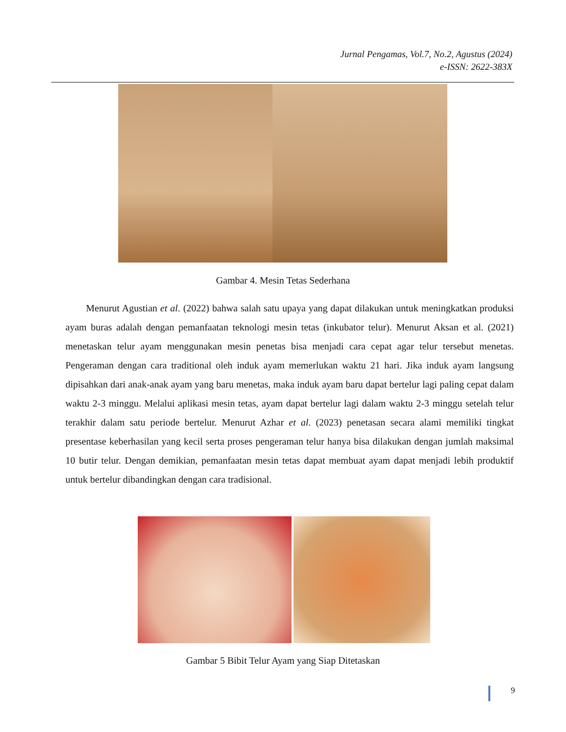Jurnal Pengamas, Vol.7, No.2, Agustus (2024)
e-ISSN: 2622-383X
Gambar 4. Mesin Tetas Sederhana
Menurut Agustian et al. (2022) bahwa salah satu upaya yang dapat dilakukan untuk meningkatkan produksi ayam buras adalah dengan pemanfaatan teknologi mesin tetas (inkubator telur). Menurut Aksan et al. (2021) menetaskan telur ayam menggunakan mesin penetas bisa menjadi cara cepat agar telur tersebut menetas. Pengeraman dengan cara traditional oleh induk ayam memerlukan waktu 21 hari. Jika induk ayam langsung dipisahkan dari anak-anak ayam yang baru menetas, maka induk ayam baru dapat bertelur lagi paling cepat dalam waktu 2-3 minggu. Melalui aplikasi mesin tetas, ayam dapat bertelur lagi dalam waktu 2-3 minggu setelah telur terakhir dalam satu periode bertelur. Menurut Azhar et al. (2023) penetasan secara alami memiliki tingkat presentase keberhasilan yang kecil serta proses pengeraman telur hanya bisa dilakukan dengan jumlah maksimal 10 butir telur. Dengan demikian, pemanfaatan mesin tetas dapat membuat ayam dapat menjadi lebih produktif untuk bertelur dibandingkan dengan cara tradisional.
Gambar 5 Bibit Telur Ayam yang Siap Ditetaskan
9